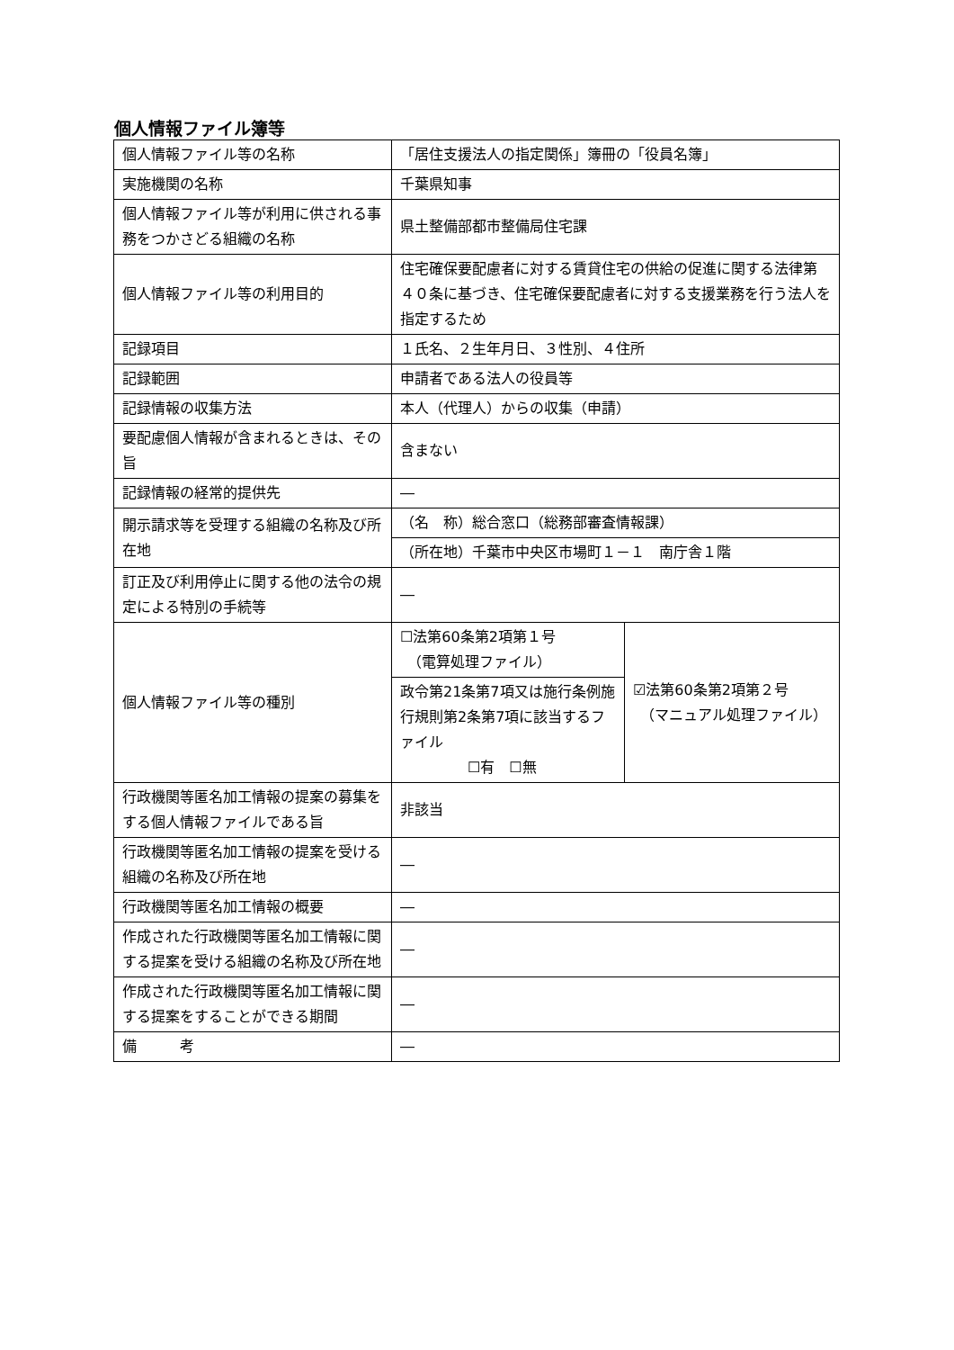個人情報ファイル簿等
| 個人情報ファイル等の名称 | 「居住支援法人の指定関係」簿冊の「役員名簿」 | |
| 実施機関の名称 | 千葉県知事 | |
| 個人情報ファイル等が利用に供される事務をつかさどる組織の名称 | 県土整備部都市整備局住宅課 | |
| 個人情報ファイル等の利用目的 | 住宅確保要配慮者に対する賃貸住宅の供給の促進に関する法律第４０条に基づき、住宅確保要配慮者に対する支援業務を行う法人を指定するため | |
| 記録項目 | １氏名、２生年月日、３性別、４住所 | |
| 記録範囲 | 申請者である法人の役員等 | |
| 記録情報の収集方法 | 本人（代理人）からの収集（申請） | |
| 要配慮個人情報が含まれるときは、その旨 | 含まない | |
| 記録情報の経常的提供先 | ― | |
| 開示請求等を受理する組織の名称及び所在地 | （名 称）総合窓口（総務部審査情報課） | |
| | （所在地）千葉市中央区市場町１－１ 南庁舎１階 | |
| 訂正及び利用停止に関する他の法令の規定による特別の手続等 | ― | |
| 個人情報ファイル等の種別 | ☐法第60条第2項第１号 （電算処理ファイル） | ☑法第60条第2項第２号 （マニュアル処理ファイル） |
| | 政令第21条第7項又は施行条例施行規則第2条第7項に該当するファイル ☐有 ☐無 | |
| 行政機関等匿名加工情報の提案の募集をする個人情報ファイルである旨 | 非該当 | |
| 行政機関等匿名加工情報の提案を受ける組織の名称及び所在地 | ― | |
| 行政機関等匿名加工情報の概要 | ― | |
| 作成された行政機関等匿名加工情報に関する提案を受ける組織の名称及び所在地 | ― | |
| 作成された行政機関等匿名加工情報に関する提案をすることができる期間 | ― | |
| 備 考 | ― | |